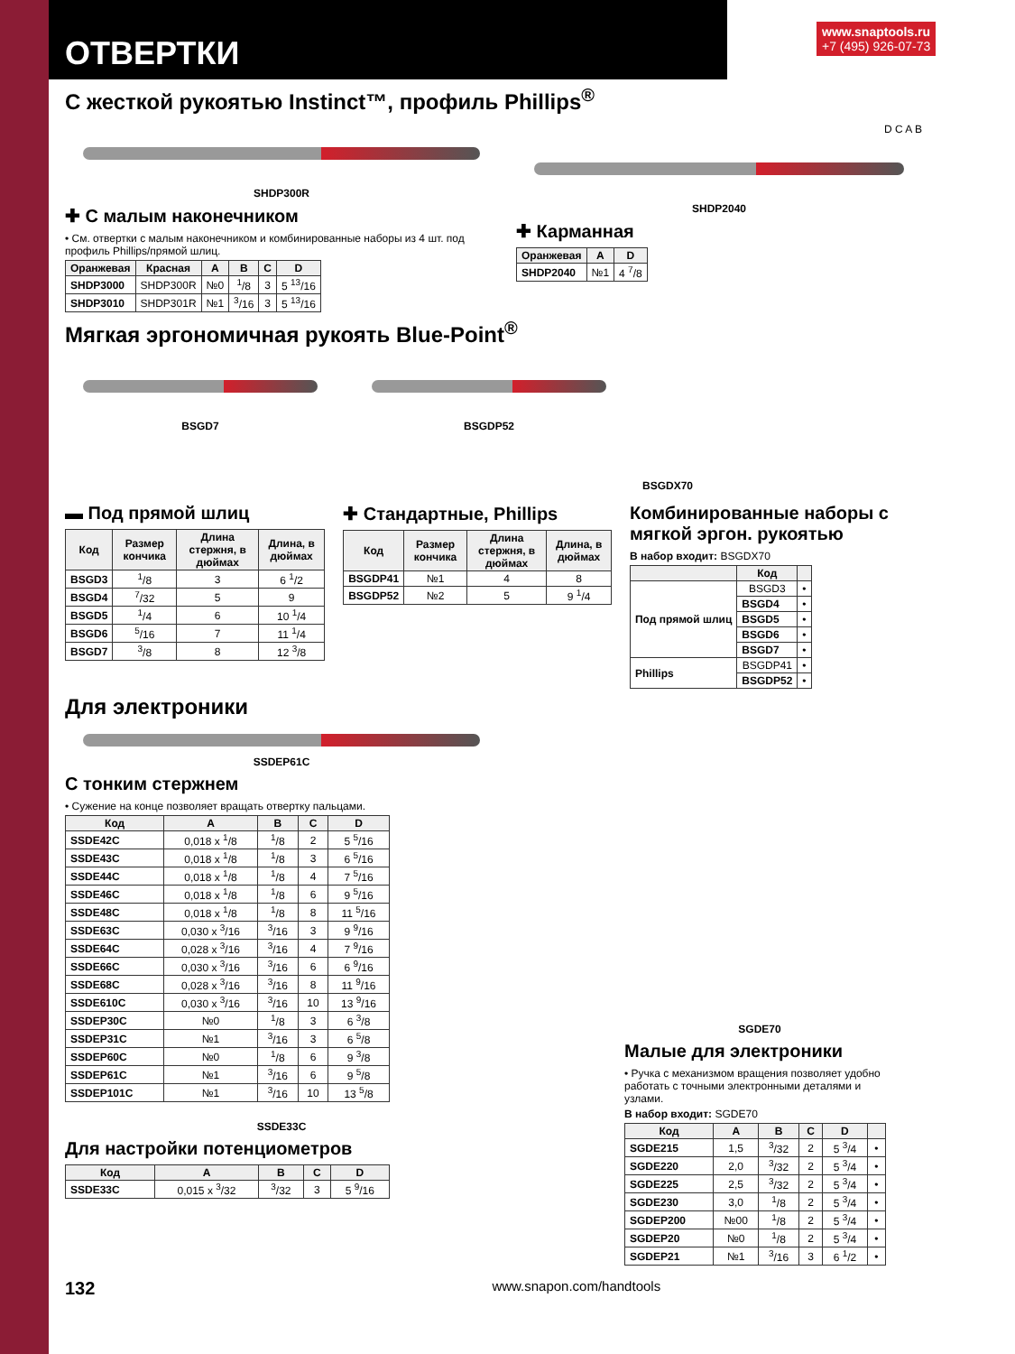ОТВЕРТКИ
www.snaptools.ru
+7 (495) 926-07-73
С жесткой рукоятью Instinct™, профиль Phillips<sup>®</sup>
SHDP300R
✚ С малым наконечником
• См. отвертки с малым наконечником и комбинированные наборы из 4 шт. под профиль Phillips/прямой шлиц.
| Оранжевая | Красная | A | B | C | D |
| --- | --- | --- | --- | --- | --- |
| SHDP3000 | SHDP300R | №0 | <sup>1</sup>/8 | 3 | 5 <sup>13</sup>/16 |
| SHDP3010 | SHDP301R | №1 | <sup>3</sup>/16 | 3 | 5 <sup>13</sup>/16 |
D C A B
SHDP2040
✚ Карманная
| Оранжевая | A | D |
| --- | --- | --- |
| SHDP2040 | №1 | 4 <sup>7</sup>/8 |
Мягкая эргономичная рукоять Blue-Point<sup>®</sup>
BSGD7 BSGDP52
BSGDX70
▬ Под прямой шлиц
| Код | Размер кончика | Длина стержня, в дюймах | Длина, в дюймах |
| --- | --- | --- | --- |
| BSGD3 | <sup>1</sup>/8 | 3 | 6 <sup>1</sup>/2 |
| BSGD4 | <sup>7</sup>/32 | 5 | 9 |
| BSGD5 | <sup>1</sup>/4 | 6 | 10 <sup>1</sup>/4 |
| BSGD6 | <sup>5</sup>/16 | 7 | 11 <sup>1</sup>/4 |
| BSGD7 | <sup>3</sup>/8 | 8 | 12 <sup>3</sup>/8 |
✚ Стандартные, Phillips
| Код | Размер кончика | Длина стержня, в дюймах | Длина, в дюймах |
| --- | --- | --- | --- |
| BSGDP41 | №1 | 4 | 8 |
| BSGDP52 | №2 | 5 | 9 <sup>1</sup>/4 |
Комбинированные наборы с мягкой эргон. рукоятью
В набор входит: BSGDX70
| | Код | |
| --- | --- | --- |
| Под прямой шлиц | BSGD3 | • |
| | BSGD4 | • |
| | BSGD5 | • |
| | BSGD6 | • |
| | BSGD7 | • |
| Phillips | BSGDP41 | • |
| | BSGDP52 | • |
Для электроники
SSDEP61C
С тонким стержнем
• Сужение на конце позволяет вращать отвертку пальцами.
| Код | A | B | C | D |
| --- | --- | --- | --- | --- |
| SSDE42C | 0,018 x <sup>1</sup>/8 | <sup>1</sup>/8 | 2 | 5 <sup>5</sup>/16 |
| SSDE43C | 0,018 x <sup>1</sup>/8 | <sup>1</sup>/8 | 3 | 6 <sup>5</sup>/16 |
| SSDE44C | 0,018 x <sup>1</sup>/8 | <sup>1</sup>/8 | 4 | 7 <sup>5</sup>/16 |
| SSDE46C | 0,018 x <sup>1</sup>/8 | <sup>1</sup>/8 | 6 | 9 <sup>5</sup>/16 |
| SSDE48C | 0,018 x <sup>1</sup>/8 | <sup>1</sup>/8 | 8 | 11 <sup>5</sup>/16 |
| SSDE63C | 0,030 x <sup>3</sup>/16 | <sup>3</sup>/16 | 3 | 9 <sup>9</sup>/16 |
| SSDE64C | 0,028 x <sup>3</sup>/16 | <sup>3</sup>/16 | 4 | 7 <sup>9</sup>/16 |
| SSDE66C | 0,030 x <sup>3</sup>/16 | <sup>3</sup>/16 | 6 | 6 <sup>9</sup>/16 |
| SSDE68C | 0,028 x <sup>3</sup>/16 | <sup>3</sup>/16 | 8 | 11 <sup>9</sup>/16 |
| SSDE610C | 0,030 x <sup>3</sup>/16 | <sup>3</sup>/16 | 10 | 13 <sup>9</sup>/16 |
| SSDEP30C | №0 | <sup>1</sup>/8 | 3 | 6 <sup>3</sup>/8 |
| SSDEP31C | №1 | <sup>3</sup>/16 | 3 | 6 <sup>5</sup>/8 |
| SSDEP60C | №0 | <sup>1</sup>/8 | 6 | 9 <sup>3</sup>/8 |
| SSDEP61C | №1 | <sup>3</sup>/16 | 6 | 9 <sup>5</sup>/8 |
| SSDEP101C | №1 | <sup>3</sup>/16 | 10 | 13 <sup>5</sup>/8 |
SSDE33C
Для настройки потенциометров
| Код | A | B | C | D |
| --- | --- | --- | --- | --- |
| SSDE33C | 0,015 x <sup>3</sup>/32 | <sup>3</sup>/32 | 3 | 5 <sup>9</sup>/16 |
SGDE70
Малые для электроники
• Ручка с механизмом вращения позволяет удобно работать с точными электронными деталями и узлами.
В набор входит: SGDE70
| Код | A | B | C | D | |
| --- | --- | --- | --- | --- | --- |
| SGDE215 | 1,5 | <sup>3</sup>/32 | 2 | 5 <sup>3</sup>/4 | • |
| SGDE220 | 2,0 | <sup>3</sup>/32 | 2 | 5 <sup>3</sup>/4 | • |
| SGDE225 | 2,5 | <sup>3</sup>/32 | 2 | 5 <sup>3</sup>/4 | • |
| SGDE230 | 3,0 | <sup>1</sup>/8 | 2 | 5 <sup>3</sup>/4 | • |
| SGDEP200 | №00 | <sup>1</sup>/8 | 2 | 5 <sup>3</sup>/4 | • |
| SGDEP20 | №0 | <sup>1</sup>/8 | 2 | 5 <sup>3</sup>/4 | • |
| SGDEP21 | №1 | <sup>3</sup>/16 | 3 | 6 <sup>1</sup>/2 | • |
132 www.snapon.com/handtools